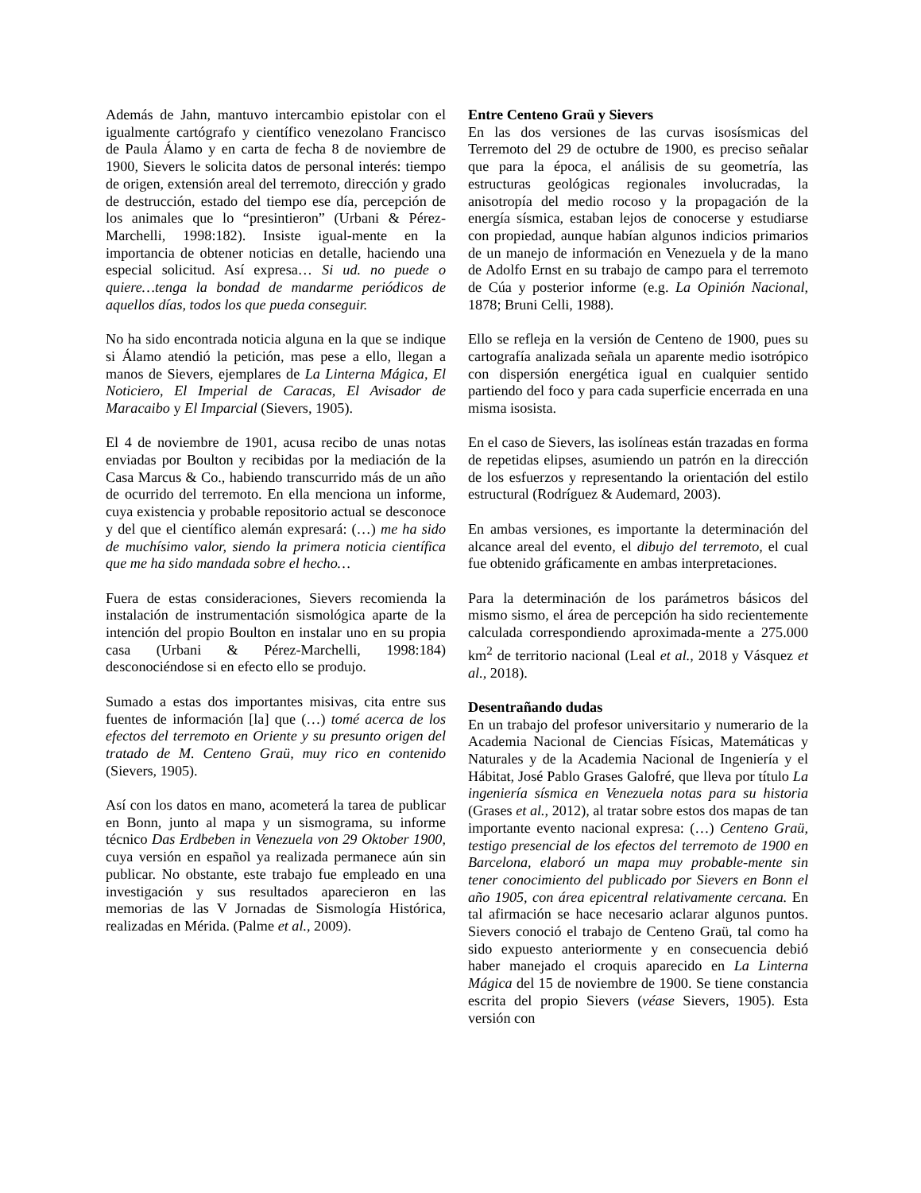Además de Jahn, mantuvo intercambio epistolar con el igualmente cartógrafo y científico venezolano Francisco de Paula Álamo y en carta de fecha 8 de noviembre de 1900, Sievers le solicita datos de personal interés: tiempo de origen, extensión areal del terremoto, dirección y grado de destrucción, estado del tiempo ese día, percepción de los animales que lo “presintieron” (Urbani & Pérez-Marchelli, 1998:182). Insiste igual-mente en la importancia de obtener noticias en detalle, haciendo una especial solicitud. Así expresa… Si ud. no puede o quiere…tenga la bondad de mandarme periódicos de aquellos días, todos los que pueda conseguir.
No ha sido encontrada noticia alguna en la que se indique si Álamo atendió la petición, mas pese a ello, llegan a manos de Sievers, ejemplares de La Linterna Mágica, El Noticiero, El Imperial de Caracas, El Avisador de Maracaibo y El Imparcial (Sievers, 1905).
El 4 de noviembre de 1901, acusa recibo de unas notas enviadas por Boulton y recibidas por la mediación de la Casa Marcus & Co., habiendo transcurrido más de un año de ocurrido del terremoto. En ella menciona un informe, cuya existencia y probable repositorio actual se desconoce y del que el científico alemán expresará: (…) me ha sido de muchísimo valor, siendo la primera noticia científica que me ha sido mandada sobre el hecho…
Fuera de estas consideraciones, Sievers recomienda la instalación de instrumentación sismológica aparte de la intención del propio Boulton en instalar uno en su propia casa (Urbani & Pérez-Marchelli, 1998:184) desconociéndose si en efecto ello se produjo.
Sumado a estas dos importantes misivas, cita entre sus fuentes de información [la] que (…) tomé acerca de los efectos del terremoto en Oriente y su presunto origen del tratado de M. Centeno Graü, muy rico en contenido (Sievers, 1905).
Así con los datos en mano, acometerá la tarea de publicar en Bonn, junto al mapa y un sismograma, su informe técnico Das Erdbeben in Venezuela von 29 Oktober 1900, cuya versión en español ya realizada permanece aún sin publicar. No obstante, este trabajo fue empleado en una investigación y sus resultados aparecieron en las memorias de las V Jornadas de Sismología Histórica, realizadas en Mérida. (Palme et al., 2009).
Entre Centeno Graü y Sievers
En las dos versiones de las curvas isosísmicas del Terremoto del 29 de octubre de 1900, es preciso señalar que para la época, el análisis de su geometría, las estructuras geológicas regionales involucradas, la anisotropía del medio rocoso y la propagación de la energía sísmica, estaban lejos de conocerse y estudiarse con propiedad, aunque habían algunos indicios primarios de un manejo de información en Venezuela y de la mano de Adolfo Ernst en su trabajo de campo para el terremoto de Cúa y posterior informe (e.g. La Opinión Nacional, 1878; Bruni Celli, 1988).
Ello se refleja en la versión de Centeno de 1900, pues su cartografía analizada señala un aparente medio isotrópico con dispersión energética igual en cualquier sentido partiendo del foco y para cada superficie encerrada en una misma isosista.
En el caso de Sievers, las isolíneas están trazadas en forma de repetidas elipses, asumiendo un patrón en la dirección de los esfuerzos y representando la orientación del estilo estructural (Rodríguez & Audemard, 2003).
En ambas versiones, es importante la determinación del alcance areal del evento, el dibujo del terremoto, el cual fue obtenido gráficamente en ambas interpretaciones.
Para la determinación de los parámetros básicos del mismo sismo, el área de percepción ha sido recientemente calculada correspondiendo aproximada-mente a 275.000 km<sup>2</sup> de territorio nacional (Leal et al., 2018 y Vásquez et al., 2018).
Desentrañando dudas
En un trabajo del profesor universitario y numerario de la Academia Nacional de Ciencias Físicas, Matemáticas y Naturales y de la Academia Nacional de Ingeniería y el Hábitat, José Pablo Grases Galofré, que lleva por título La ingeniería sísmica en Venezuela notas para su historia (Grases et al., 2012), al tratar sobre estos dos mapas de tan importante evento nacional expresa: (…) Centeno Graü, testigo presencial de los efectos del terremoto de 1900 en Barcelona, elaboró un mapa muy probable-mente sin tener conocimiento del publicado por Sievers en Bonn el año 1905, con área epicentral relativamente cercana. En tal afirmación se hace necesario aclarar algunos puntos. Sievers conoció el trabajo de Centeno Graü, tal como ha sido expuesto anteriormente y en consecuencia debió haber manejado el croquis aparecido en La Linterna Mágica del 15 de noviembre de 1900. Se tiene constancia escrita del propio Sievers (véase Sievers, 1905). Esta versión con